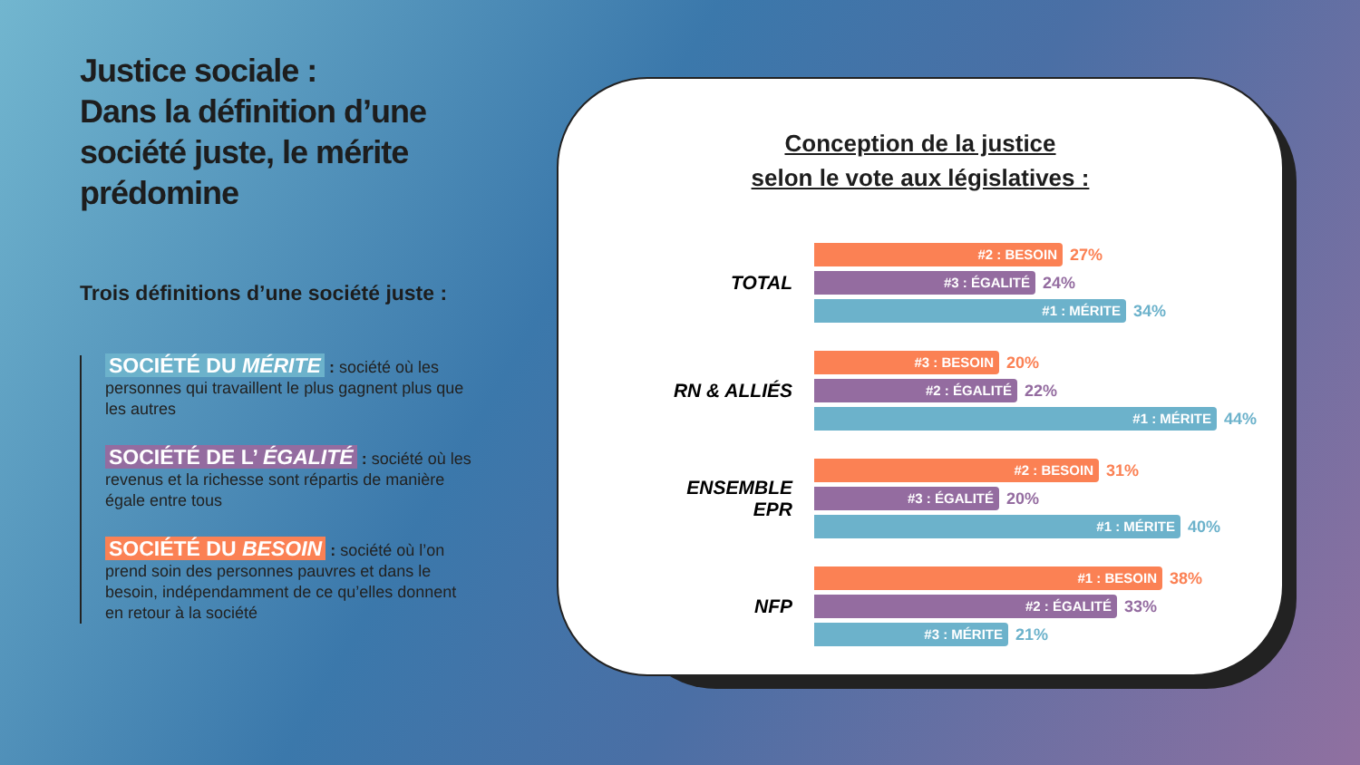Justice sociale :
Dans la définition d’une société juste, le mérite prédomine
Trois définitions d’une société juste :
SOCIÉTÉ DU MÉRITE : société où les personnes qui travaillent le plus gagnent plus que les autres
SOCIÉTÉ DE L’ ÉGALITÉ : société où les revenus et la richesse sont répartis de manière égale entre tous
SOCIÉTÉ DU BESOIN : société où l’on prend soin des personnes pauvres et dans le besoin, indépendamment de ce qu’elles donnent en retour à la société
Conception de la justice
selon le vote aux législatives :
TOTAL
#2 : BESOIN
27%
#3 : ÉGALITÉ
24%
#1 : MÉRITE
34%
RN & ALLIÉS
#3 : BESOIN
20%
#2 : ÉGALITÉ
22%
#1 : MÉRITE
44%
ENSEMBLE
EPR
#2 : BESOIN
31%
#3 : ÉGALITÉ
20%
#1 : MÉRITE
40%
NFP
#1 : BESOIN
38%
#2 : ÉGALITÉ
33%
#3 : MÉRITE
21%